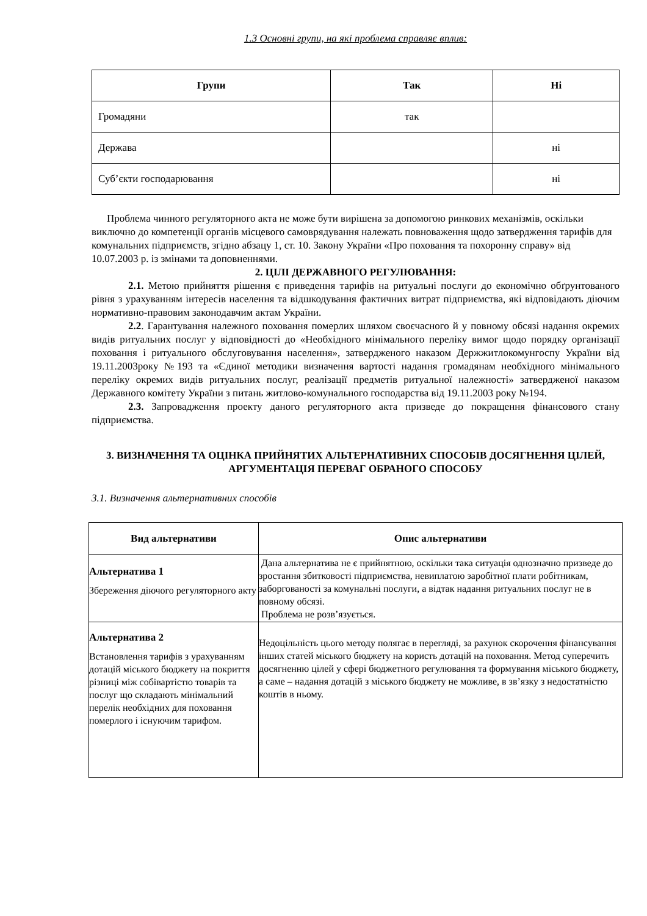1.3 Основні групи, на які проблема справляє вплив:
| Групи | Так | Ні |
| --- | --- | --- |
| Громадяни | так | |
| Держава | | ні |
| Суб’єкти господарювання | | ні |
Проблема чинного регуляторного акта не може бути вирішена за допомогою ринкових механізмів, оскільки виключно до компетенції органів місцевого самоврядування належать повноваження щодо затвердження тарифів для комунальних підприємств, згідно абзацу 1, ст. 10. Закону України «Про поховання та похоронну справу» від 10.07.2003 р. із змінами та доповненнями.
2. ЦІЛІ ДЕРЖАВНОГО РЕГУЛЮВАННЯ:
2.1. Метою прийняття рішення є приведення тарифів на ритуальні послуги до економічно обґрунтованого рівня з урахуванням інтересів населення та відшкодування фактичних витрат підприємства, які відповідають діючим нормативно-правовим законодавчим актам України.
2.2. Гарантування належного поховання померлих шляхом своєчасного й у повному обсязі надання окремих видів ритуальних послуг у відповідності до «Необхідного мінімального переліку вимог щодо порядку організації поховання і ритуального обслуговування населення», затвердженого наказом Держжитлокомунгоспу України від 19.11.2003року №193 та «Єдиної методики визначення вартості надання громадянам необхідного мінімального переліку окремих видів ритуальних послуг, реалізації предметів ритуальної належності» затвердженої наказом Державного комітету України з питань житлово-комунального господарства від 19.11.2003 року №194.
2.3. Запровадження проекту даного регуляторного акта призведе до покращення фінансового стану підприємства.
3. ВИЗНАЧЕННЯ ТА ОЦІНКА ПРИЙНЯТИХ АЛЬТЕРНАТИВНИХ СПОСОБІВ ДОСЯГНЕННЯ ЦІЛЕЙ, АРГУМЕНТАЦІЯ ПЕРЕВАГ ОБРАНОГО СПОСОБУ
3.1. Визначення альтернативних способів
| Вид альтернативи | Опис альтернативи |
| --- | --- |
| Альтернатива 1 Збереження діючого регуляторного акту | Дана альтернатива не є прийнятною, оскільки така ситуація однозначно призведе до зростання збитковості підприємства, невиплатою заробітної плати робітникам, заборгованості за комунальні послуги, а відтак надання ритуальних послуг не в повному обсязі. Проблема не розв’язується. |
| Альтернатива 2 Встановлення тарифів з урахуванням дотацій міського бюджету на покриття різниці між собівартістю товарів та послуг що складають мінімальний перелік необхідних для поховання померлого і існуючим тарифом. | Недоцільність цього методу полягає в перегляді, за рахунок скорочення фінансування інших статей міського бюджету на користь дотацій на поховання. Метод суперечить досягненню цілей у сфері бюджетного регулювання та формування міського бюджету, а саме – надання дотацій з міського бюджету не можливе, в зв’язку з недостатністю коштів в ньому. |